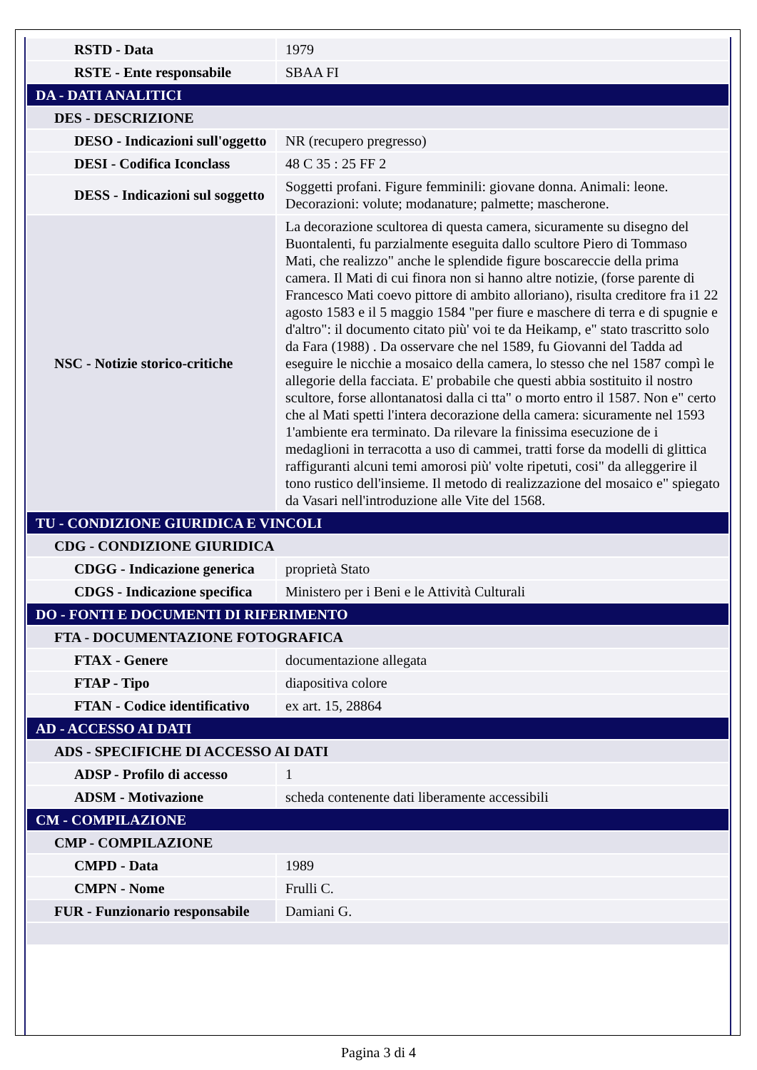| RSTD - Data | 1979 |
| RSTE - Ente responsabile | SBAA FI |
| DA - DATI ANALITICI | |
| DES - DESCRIZIONE | |
| DESO - Indicazioni sull'oggetto | NR (recupero pregresso) |
| DESI - Codifica Iconclass | 48 C 35 : 25 FF 2 |
| DESS - Indicazioni sul soggetto | Soggetti profani. Figure femminili: giovane donna. Animali: leone. Decorazioni: volute; modanature; palmette; mascherone. |
| NSC - Notizie storico-critiche | La decorazione scultorea di questa camera, sicuramente su disegno del Buontalenti, fu parzialmente eseguita dallo scultore Piero di Tommaso Mati, che realizzo" anche le splendide figure boscareccie della prima camera. Il Mati di cui finora non si hanno altre notizie, (forse parente di Francesco Mati coevo pittore di ambito alloriano), risulta creditore fra i1 22 agosto 1583 e il 5 maggio 1584 "per fiure e maschere di terra e di spugnie e d'altro": il documento citato più' voi te da Heikamp, e" stato trascritto solo da Fara (1988) . Da osservare che nel 1589, fu Giovanni del Tadda ad eseguire le nicchie a mosaico della camera, lo stesso che nel 1587 compì le allegorie della facciata. E' probabile che questi abbia sostituito il nostro scultore, forse allontanatosi dalla ci tta" o morto entro il 1587. Non e" certo che al Mati spetti l'intera decorazione della camera: sicuramente nel 1593 1'ambiente era terminato. Da rilevare la finissima esecuzione de i medaglioni in terracotta a uso di cammei, tratti forse da modelli di glittica raffiguranti alcuni temi amorosi più' volte ripetuti, cosi" da alleggerire il tono rustico dell'insieme. Il metodo di realizzazione del mosaico e" spiegato da Vasari nell'introduzione alle Vite del 1568. |
| TU - CONDIZIONE GIURIDICA E VINCOLI | |
| CDG - CONDIZIONE GIURIDICA | |
| CDGG - Indicazione generica | proprietà Stato |
| CDGS - Indicazione specifica | Ministero per i Beni e le Attività Culturali |
| DO - FONTI E DOCUMENTI DI RIFERIMENTO | |
| FTA - DOCUMENTAZIONE FOTOGRAFICA | |
| FTAX - Genere | documentazione allegata |
| FTAP - Tipo | diapositiva colore |
| FTAN - Codice identificativo | ex art. 15, 28864 |
| AD - ACCESSO AI DATI | |
| ADS - SPECIFICHE DI ACCESSO AI DATI | |
| ADSP - Profilo di accesso | 1 |
| ADSM - Motivazione | scheda contenente dati liberamente accessibili |
| CM - COMPILAZIONE | |
| CMP - COMPILAZIONE | |
| CMPD - Data | 1989 |
| CMPN - Nome | Frulli C. |
| FUR - Funzionario responsabile | Damiani G. |
Pagina 3 di 4